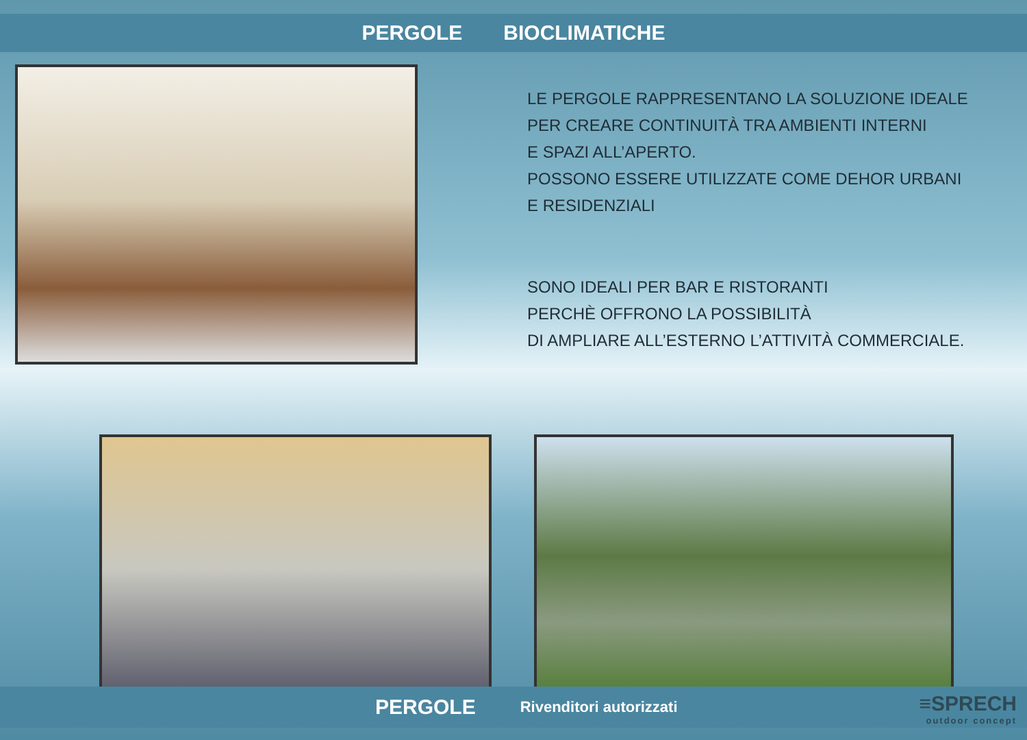PERGOLE BIOCLIMATICHE
LE PERGOLE RAPPRESENTANO LA SOLUZIONE IDEALE
PER CREARE CONTINUITÀ TRA AMBIENTI INTERNI
E SPAZI ALL’APERTO.
POSSONO ESSERE UTILIZZATE COME DEHOR URBANI
E RESIDENZIALI
SONO IDEALI PER BAR E RISTORANTI
PERCHÈ OFFRONO LA POSSIBILITÀ
DI AMPLIARE ALL’ESTERNO L’ATTIVITÀ COMMERCIALE.
PERGOLE Rivenditori autorizzati
≡SPRECH
outdoor concept